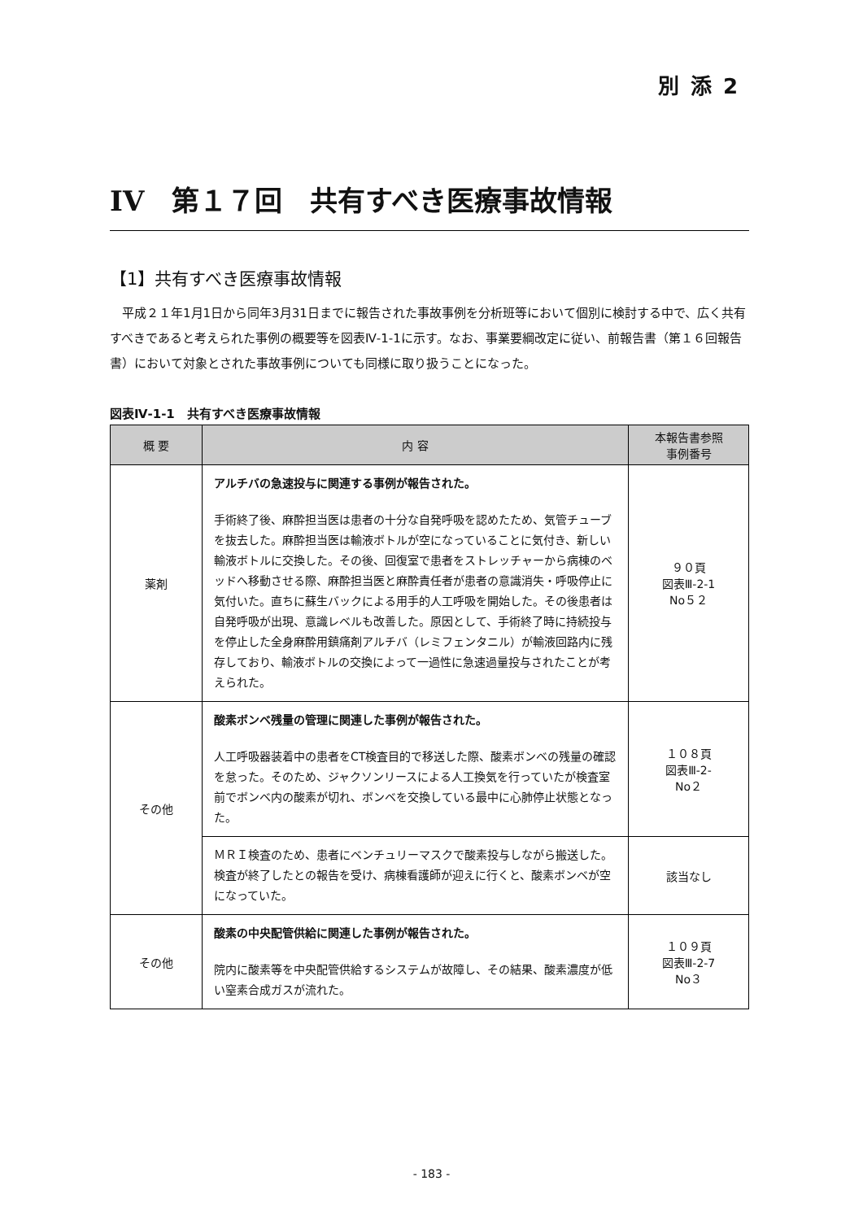別添2
IV　第１７回　共有すべき医療事故情報
【1】共有すべき医療事故情報
平成２１年1月1日から同年3月31日までに報告された事故事例を分析班等において個別に検討する中で、広く共有すべきであると考えられた事例の概要等を図表Ⅳ-1-1に示す。なお、事業要綱改定に従い、前報告書（第１６回報告書）において対象とされた事故事例についても同様に取り扱うことになった。
図表Ⅳ-1-1　共有すべき医療事故情報
| 概 要 | 内 容 | 本報告書参照 事例番号 |
| --- | --- | --- |
| 薬剤 | アルチバの急速投与に関連する事例が報告された。 手術終了後、麻酔担当医は患者の十分な自発呼吸を認めたため、気管チューブを抜去した。麻酔担当医は輸液ボトルが空になっていることに気付き、新しい輸液ボトルに交換した。その後、回復室で患者をストレッチャーから病棟のベッドへ移動させる際、麻酔担当医と麻酔責任者が患者の意識消失・呼吸停止に気付いた。直ちに蘇生バックによる用手的人工呼吸を開始した。その後患者は自発呼吸が出現、意識レベルも改善した。原因として、手術終了時に持続投与を停止した全身麻酔用鎮痛剤アルチバ（レミフェンタニル）が輸液回路内に残存しており、輸液ボトルの交換によって一過性に急速過量投与されたことが考えられた。 | ９０頁 図表Ⅲ-2-1 No５２ |
| その他 | 酸素ボンベ残量の管理に関連した事例が報告された。 人工呼吸器装着中の患者をCT検査目的で移送した際、酸素ボンベの残量の確認を怠った。そのため、ジャクソンリースによる人工換気を行っていたが検査室前でボンベ内の酸素が切れ、ボンベを交換している最中に心肺停止状態となった。 | １０８頁 図表Ⅲ-2- No２ |
| | ＭＲＩ検査のため、患者にベンチュリーマスクで酸素投与しながら搬送した。検査が終了したとの報告を受け、病棟看護師が迎えに行くと、酸素ボンベが空になっていた。 | 該当なし |
| その他 | 酸素の中央配管供給に関連した事例が報告された。 院内に酸素等を中央配管供給するシステムが故障し、その結果、酸素濃度が低い窒素合成ガスが流れた。 | １０９頁 図表Ⅲ-2-7 No３ |
- 183 -